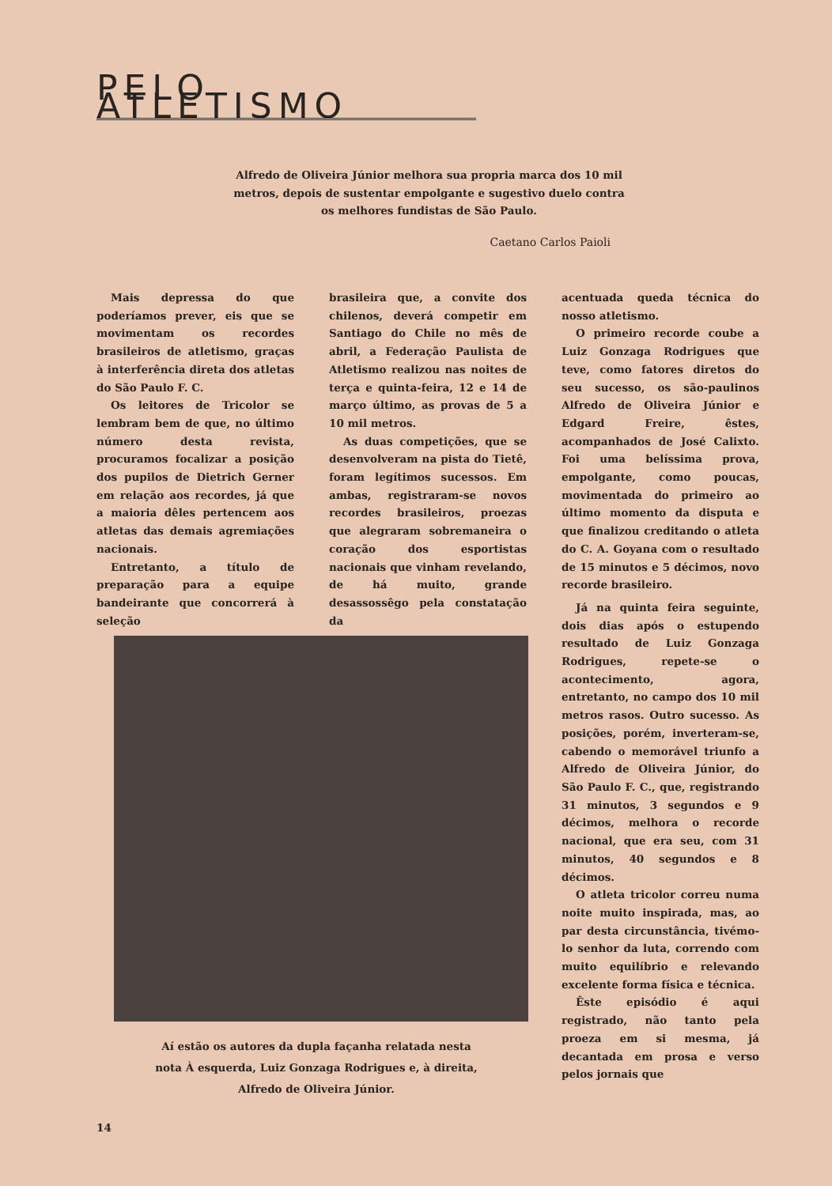PELO ATLETISMO
Alfredo de Oliveira Júnior melhora sua propria marca dos 10 mil metros, depois de sustentar empolgante e sugestivo duelo contra os melhores fundistas de São Paulo.
Caetano Carlos Paioli
Mais depressa do que poderíamos prever, eis que se movimentam os recordes brasileiros de atletismo, graças à interferência direta dos atletas do São Paulo F. C.
Os leitores de Tricolor se lembram bem de que, no último número desta revista, procuramos focalizar a posição dos pupilos de Dietrich Gerner em relação aos recordes, já que a maioria dêles pertencem aos atletas das demais agremiações nacionais.
Entretanto, a título de preparação para a equipe bandeirante que concorrerá à seleção
brasileira que, a convite dos chilenos, deverá competir em Santiago do Chile no mês de abril, a Federação Paulista de Atletismo realizou nas noites de terça e quinta-feira, 12 e 14 de março último, as provas de 5 a 10 mil metros.
As duas competições, que se desenvolveram na pista do Tietê, foram legítimos sucessos. Em ambas, registraram-se novos recordes brasileiros, proezas que alegraram sobremaneira o coração dos esportistas nacionais que vinham revelando, de há muito, grande desassossêgo pela constatação da
acentuada queda técnica do nosso atletismo.
O primeiro recorde coube a Luiz Gonzaga Rodrigues que teve, como fatores diretos do seu sucesso, os são-paulinos Alfredo de Oliveira Júnior e Edgard Freire, êstes, acompanhados de José Calixto. Foi uma belíssima prova, empolgante, como poucas, movimentada do primeiro ao último momento da disputa e que finalizou creditando o atleta do C. A. Goyana com o resultado de 15 minutos e 5 décimos, novo recorde brasileiro.
Já na quinta feira seguinte, dois dias após o estupendo resultado de Luiz Gonzaga Rodrigues, repete-se o acontecimento, agora, entretanto, no campo dos 10 mil metros rasos. Outro sucesso. As posições, porém, inverteram-se, cabendo o memorável triunfo a Alfredo de Oliveira Júnior, do São Paulo F. C., que, registrando 31 minutos, 3 segundos e 9 décimos, melhora o recorde nacional, que era seu, com 31 minutos, 40 segundos e 8 décimos.
O atleta tricolor correu numa noite muito inspirada, mas, ao par desta circunstância, tivémo-lo senhor da luta, correndo com muito equilíbrio e relevando excelente forma física e técnica.
Êste episódio é aqui registrado, não tanto pela proeza em si mesma, já decantada em prosa e verso pelos jornais que
Aí estão os autores da dupla façanha relatada nesta nota À esquerda, Luiz Gonzaga Rodrigues e, à direita, Alfredo de Oliveira Júnior.
14